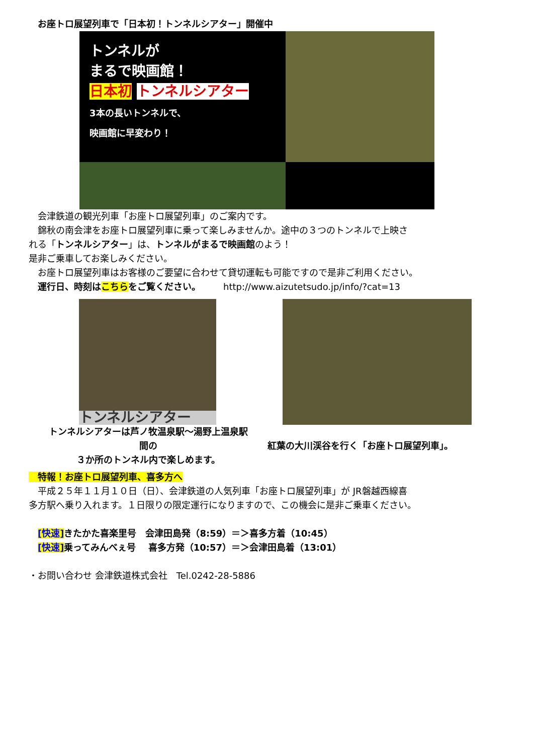お座トロ展望列車で「日本初！トンネルシアター」開催中
トンネルが
まるで映画館！
日本初 トンネルシアター
3本の長いトンネルで、
映画館に早変わり！
　会津鉄道の観光列車「お座トロ展望列車」のご案内です。
　錦秋の南会津をお座トロ展望列車に乗って楽しみませんか。途中の３つのトンネルで上映さ
れる「トンネルシアター」は、トンネルがまるで映画館のよう！
是非ご乗車してお楽しみください。
　お座トロ展望列車はお客様のご要望に合わせて貸切運転も可能ですので是非ご利用ください。
　運行日、時刻はこちらをご覧ください。　　　http://www.aizutetsudo.jp/info/?cat=13
トンネルシアター
トンネルシアターは芦ノ牧温泉駅～湯野上温泉駅
間の
３か所のトンネル内で楽しめます。
紅葉の大川渓谷を行く「お座トロ展望列車」。
　特報！お座トロ展望列車、喜多方へ
　平成２５年１１月１０日（日）、会津鉄道の人気列車「お座トロ展望列車」が JR磐越西線喜
多方駅へ乗り入れます。１日限りの限定運行になりますので、この機会に是非ご乗車ください。
　[快速] きたかた喜楽里号　会津田島発（8:59）＝＞喜多方着（10:45）
　[快速] 乗ってみんべぇ号　 喜多方発（10:57）＝＞会津田島着（13:01）
・お問い合わせ 会津鉄道株式会社　Tel.0242-28-5886